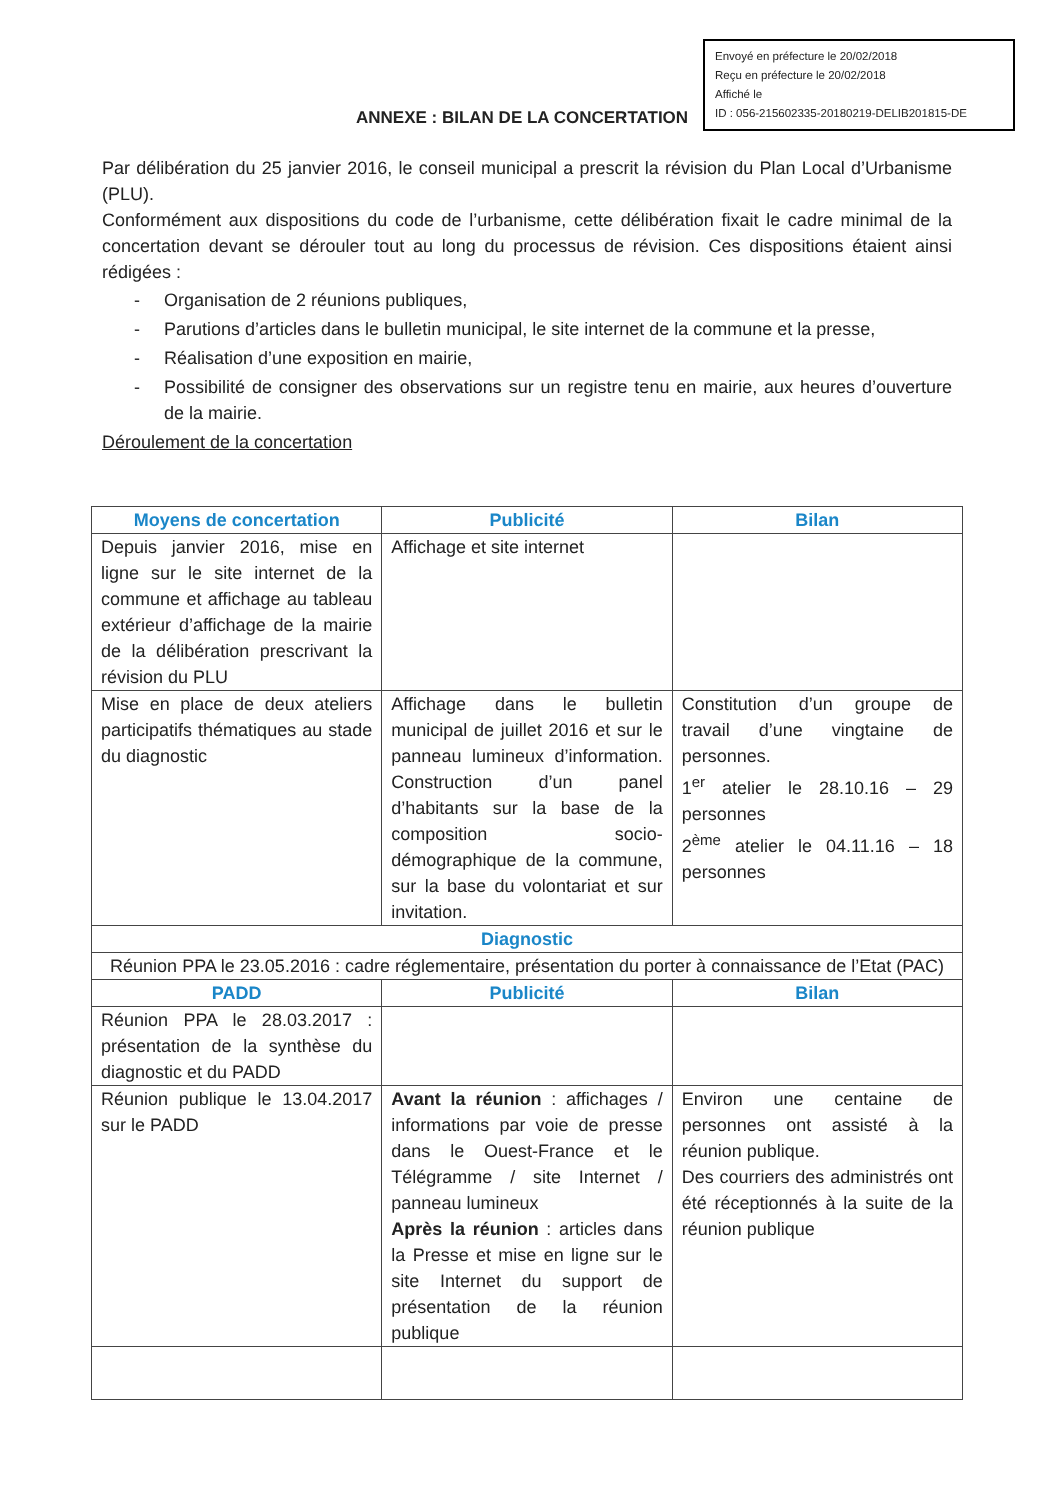Envoyé en préfecture le 20/02/2018
Reçu en préfecture le 20/02/2018
Affiché le
ID : 056-215602335-20180219-DELIB201815-DE
ANNEXE : BILAN DE LA CONCERTATION
Par délibération du 25 janvier 2016, le conseil municipal a prescrit la révision du Plan Local d’Urbanisme (PLU).
Conformément aux dispositions du code de l’urbanisme, cette délibération fixait le cadre minimal de la concertation devant se dérouler tout au long du processus de révision. Ces dispositions étaient ainsi rédigées :
- Organisation de 2 réunions publiques,
- Parutions d’articles dans le bulletin municipal, le site internet de la commune et la presse,
- Réalisation d’une exposition en mairie,
- Possibilité de consigner des observations sur un registre tenu en mairie, aux heures d’ouverture de la mairie.
Déroulement de la concertation
| Moyens de concertation | Publicité | Bilan |
| --- | --- | --- |
| Depuis janvier 2016, mise en ligne sur le site internet de la commune et affichage au tableau extérieur d’affichage de la mairie de la délibération prescrivant la révision du PLU | Affichage et site internet | |
| Mise en place de deux ateliers participatifs thématiques au stade du diagnostic | Affichage dans le bulletin municipal de juillet 2016 et sur le panneau lumineux d’information. Construction d’un panel d’habitants sur la base de la composition socio-démographique de la commune, sur la base du volontariat et sur invitation. | Constitution d’un groupe de travail d’une vingtaine de personnes. 1<sup>er</sup> atelier le 28.10.16 – 29 personnes 2<sup>ème</sup> atelier le 04.11.16 – 18 personnes |
| Diagnostic | | |
| Réunion PPA le 23.05.2016 : cadre réglementaire, présentation du porter à connaissance de l’Etat (PAC) | | |
| PADD | Publicité | Bilan |
| Réunion PPA le 28.03.2017 : présentation de la synthèse du diagnostic et du PADD | | |
| Réunion publique le 13.04.2017 sur le PADD | Avant la réunion : affichages / informations par voie de presse dans le Ouest-France et le Télégramme / site Internet / panneau lumineux Après la réunion : articles dans la Presse et mise en ligne sur le site Internet du support de présentation de la réunion publique | Environ une centaine de personnes ont assisté à la réunion publique. Des courriers des administrés ont été réceptionnés à la suite de la réunion publique |